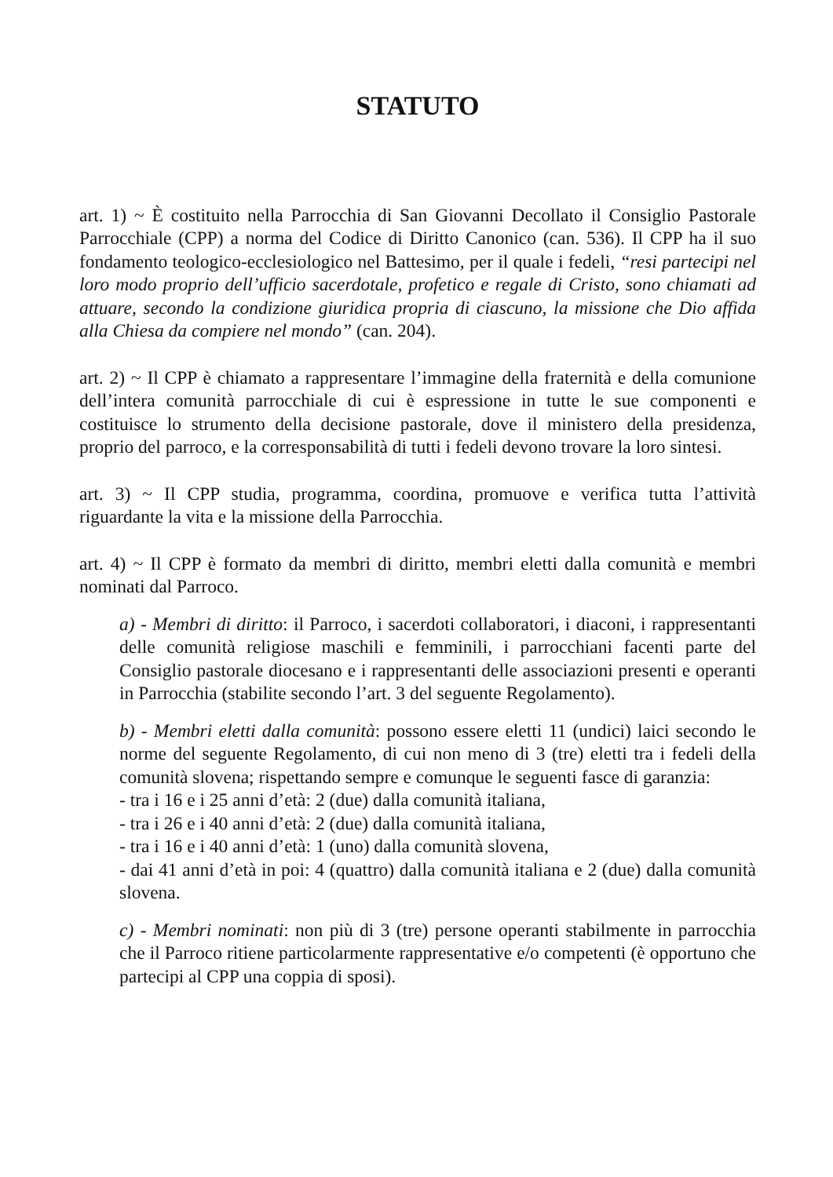STATUTO
art. 1) ~ È costituito nella Parrocchia di San Giovanni Decollato il Consiglio Pastorale Parrocchiale (CPP) a norma del Codice di Diritto Canonico (can. 536). Il CPP ha il suo fondamento teologico-ecclesiologico nel Battesimo, per il quale i fedeli, “resi partecipi nel loro modo proprio dell’ufficio sacerdotale, profetico e regale di Cristo, sono chiamati ad attuare, secondo la condizione giuridica propria di ciascuno, la missione che Dio affida alla Chiesa da compiere nel mondo” (can. 204).
art. 2) ~ Il CPP è chiamato a rappresentare l’immagine della fraternità e della comunione dell’intera comunità parrocchiale di cui è espressione in tutte le sue componenti e costituisce lo strumento della decisione pastorale, dove il ministero della presidenza, proprio del parroco, e la corresponsabilità di tutti i fedeli devono trovare la loro sintesi.
art. 3) ~ Il CPP studia, programma, coordina, promuove e verifica tutta l’attività riguardante la vita e la missione della Parrocchia.
art. 4) ~ Il CPP è formato da membri di diritto, membri eletti dalla comunità e membri nominati dal Parroco.
a) - Membri di diritto: il Parroco, i sacerdoti collaboratori, i diaconi, i rappresentanti delle comunità religiose maschili e femminili, i parrocchiani facenti parte del Consiglio pastorale diocesano e i rappresentanti delle associazioni presenti e operanti in Parrocchia (stabilite secondo l’art. 3 del seguente Regolamento).
b) - Membri eletti dalla comunità: possono essere eletti 11 (undici) laici secondo le norme del seguente Regolamento, di cui non meno di 3 (tre) eletti tra i fedeli della comunità slovena; rispettando sempre e comunque le seguenti fasce di garanzia:
- tra i 16 e i 25 anni d’età: 2 (due) dalla comunità italiana,
- tra i 26 e i 40 anni d’età: 2 (due) dalla comunità italiana,
- tra i 16 e i 40 anni d’età: 1 (uno) dalla comunità slovena,
- dai 41 anni d’età in poi: 4 (quattro) dalla comunità italiana e 2 (due) dalla comunità slovena.
c) - Membri nominati: non più di 3 (tre) persone operanti stabilmente in parrocchia che il Parroco ritiene particolarmente rappresentative e/o competenti (è opportuno che partecipi al CPP una coppia di sposi).